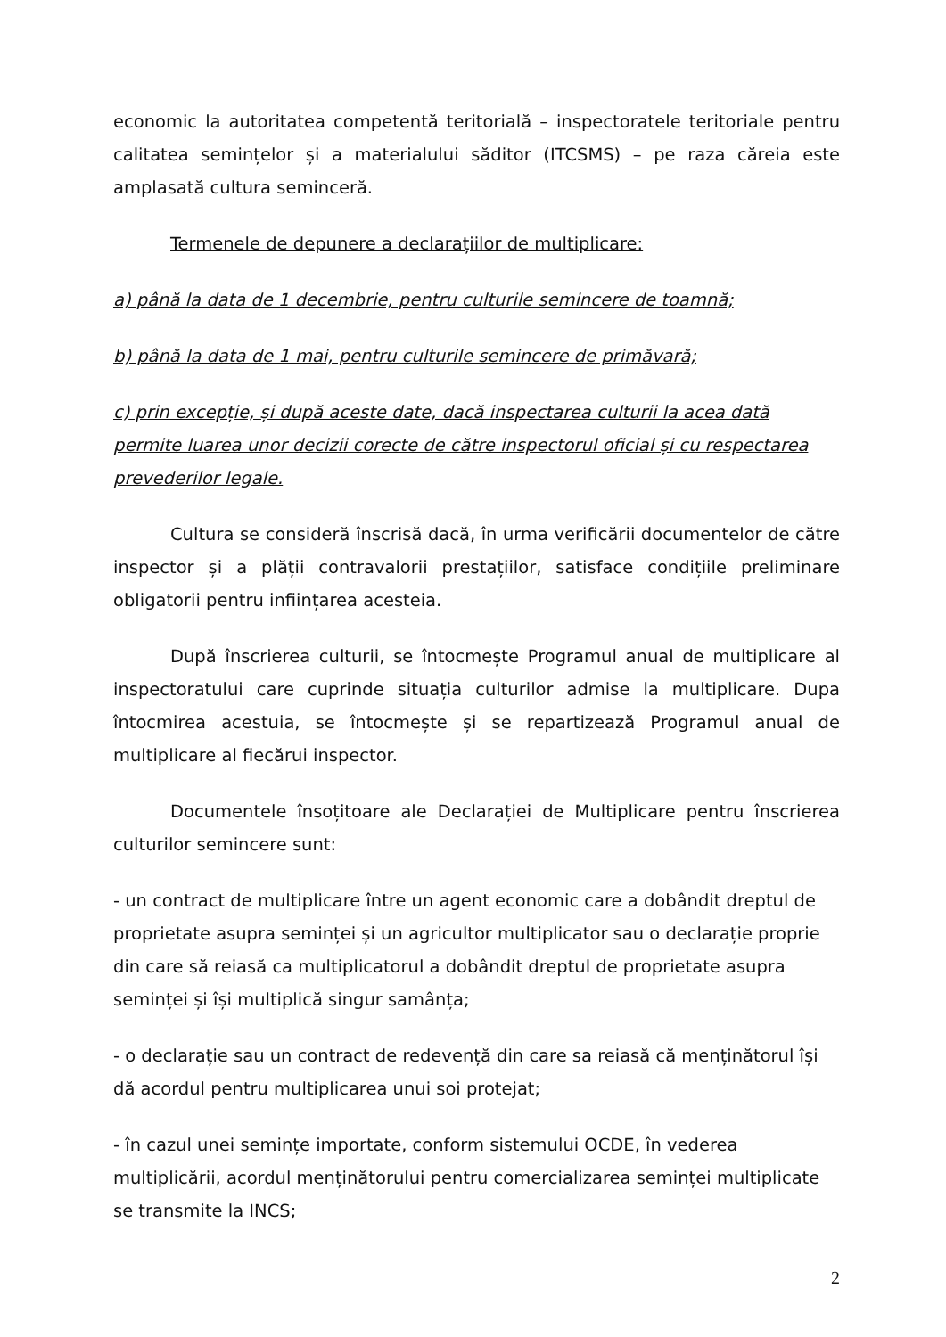economic la autoritatea competentă teritorială – inspectoratele teritoriale pentru calitatea semințelor și a materialului săditor (ITCSMS) – pe raza căreia este amplasată cultura seminceră.
Termenele de depunere a declarațiilor de multiplicare:
a) până la data de 1 decembrie, pentru culturile semincere de toamnă;
b) până la data de 1 mai, pentru culturile semincere de primăvară;
c) prin excepție, și după aceste date, dacă inspectarea culturii la acea dată permite luarea unor decizii corecte de către inspectorul oficial și cu respectarea prevederilor legale.
Cultura se consideră înscrisă dacă, în urma verificării documentelor de către inspector și a plății contravalorii prestațiilor, satisface condițiile preliminare obligatorii pentru inființarea acesteia.
După înscrierea culturii, se întocmește Programul anual de multiplicare al inspectoratului care cuprinde situația culturilor admise la multiplicare. Dupa întocmirea acestuia, se întocmește și se repartizează Programul anual de multiplicare al fiecărui inspector.
Documentele însoțitoare ale Declarației de Multiplicare pentru înscrierea culturilor semincere sunt:
- un contract de multiplicare între un agent economic care a dobândit dreptul de proprietate asupra seminței și un agricultor multiplicator sau o declarație proprie din care să reiasă ca multiplicatorul a dobândit dreptul de proprietate asupra seminței și își multiplică singur samânța;
- o declarație sau un contract de redevență din care sa reiasă că menținătorul își dă acordul pentru multiplicarea unui soi protejat;
- în cazul unei semințe importate, conform sistemului OCDE, în vederea multiplicării, acordul menținătorului pentru comercializarea seminței multiplicate se transmite la INCS;
2